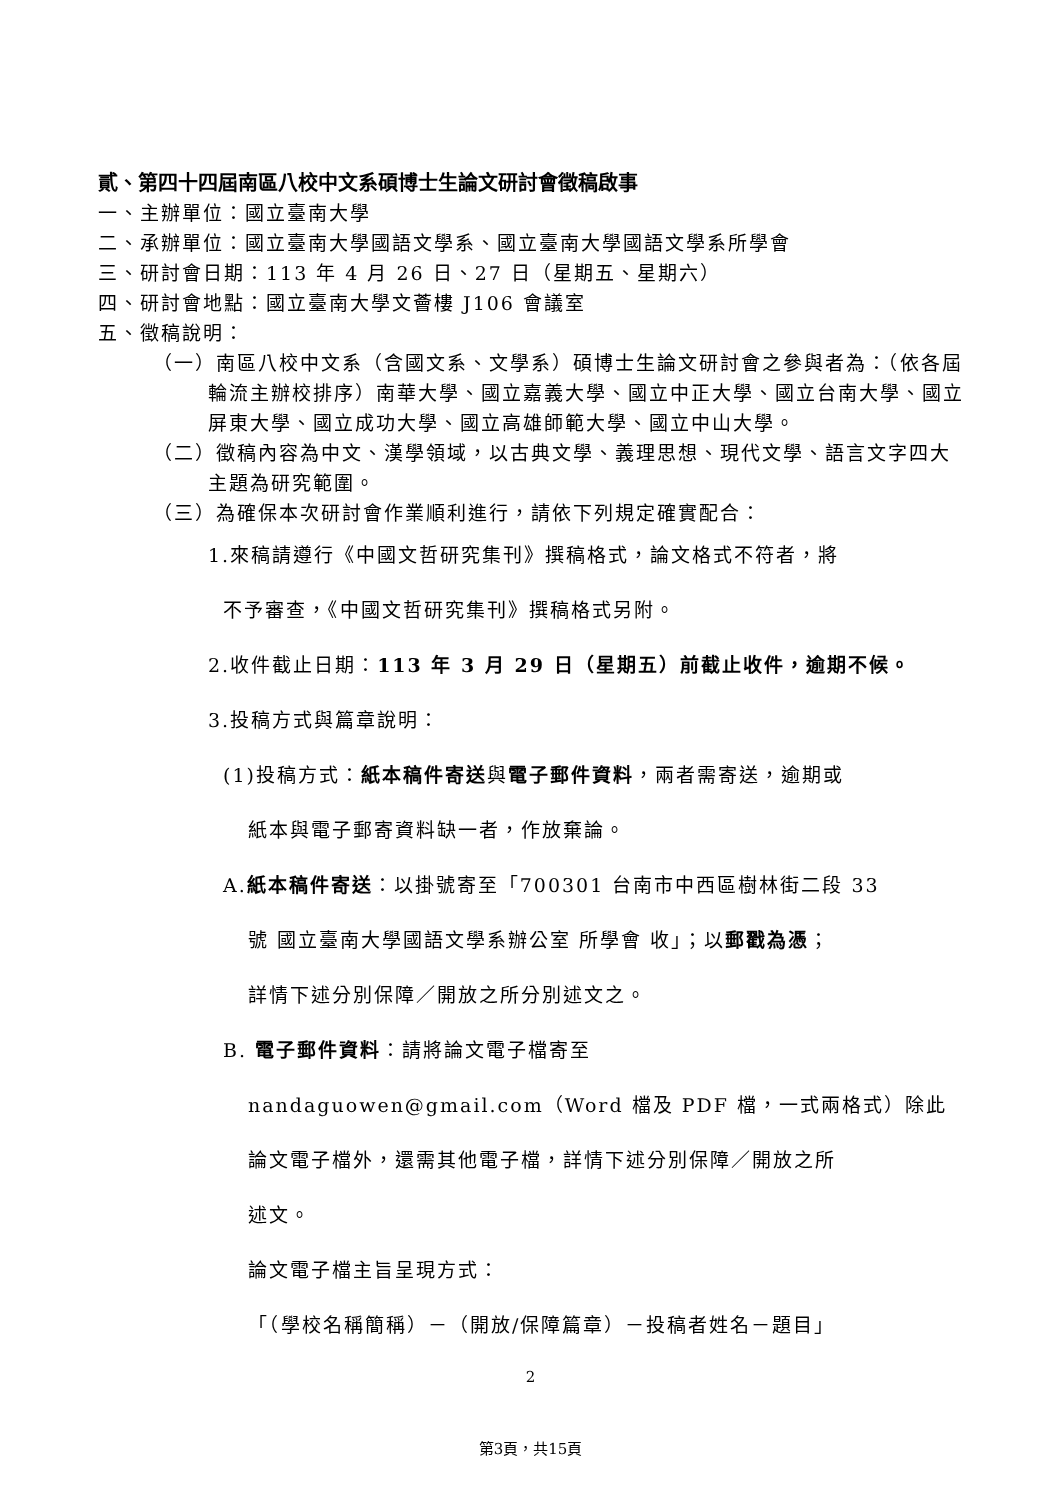貳、第四十四屆南區八校中文系碩博士生論文研討會徵稿啟事
一、主辦單位：國立臺南大學
二、承辦單位：國立臺南大學國語文學系、國立臺南大學國語文學系所學會
三、研討會日期：113 年 4 月 26 日、27 日（星期五、星期六）
四、研討會地點：國立臺南大學文薈樓 J106 會議室
五、徵稿說明：
（一）南區八校中文系（含國文系、文學系）碩博士生論文研討會之參與者為：（依各屆輪流主辦校排序）南華大學、國立嘉義大學、國立中正大學、國立台南大學、國立屏東大學、國立成功大學、國立高雄師範大學、國立中山大學。
（二）徵稿內容為中文、漢學領域，以古典文學、義理思想、現代文學、語言文字四大主題為研究範圍。
（三）為確保本次研討會作業順利進行，請依下列規定確實配合：
1.來稿請遵行《中國文哲研究集刊》撰稿格式，論文格式不符者，將
不予審查，《中國文哲研究集刊》撰稿格式另附。
2.收件截止日期：113 年 3 月 29 日（星期五）前截止收件，逾期不候。
3.投稿方式與篇章說明：
(1)投稿方式：紙本稿件寄送與電子郵件資料，兩者需寄送，逾期或
紙本與電子郵寄資料缺一者，作放棄論。
A.紙本稿件寄送：以掛號寄至「700301 台南市中西區樹林街二段 33
號 國立臺南大學國語文學系辦公室 所學會 收」；以郵戳為憑；
詳情下述分別保障／開放之所分別述文之。
B. 電子郵件資料：請將論文電子檔寄至
nandaguowen@gmail.com（Word 檔及 PDF 檔，一式兩格式）除此
論文電子檔外，還需其他電子檔，詳情下述分別保障／開放之所
述文。
論文電子檔主旨呈現方式：
「（學校名稱簡稱）－（開放/保障篇章）－投稿者姓名－題目」
2
第3頁，共15頁